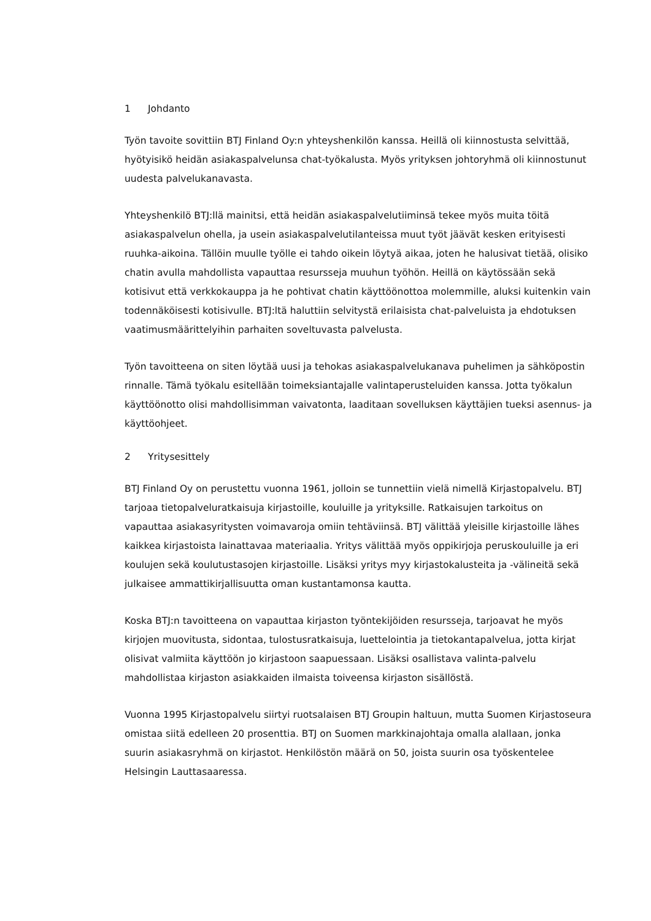1 Johdanto
Työn tavoite sovittiin BTJ Finland Oy:n yhteyshenkilön kanssa. Heillä oli kiinnostusta selvittää, hyötyisikö heidän asiakaspalvelunsa chat-työkalusta. Myös yrityksen johtoryhmä oli kiinnostunut uudesta palvelukanavasta.
Yhteyshenkilö BTJ:llä mainitsi, että heidän asiakaspalvelutiiminsä tekee myös muita töitä asiakaspalvelun ohella, ja usein asiakaspalvelutilanteissa muut työt jäävät kesken erityisesti ruuhka-aikoina. Tällöin muulle työlle ei tahdo oikein löytyä aikaa, joten he halusivat tietää, olisiko chatin avulla mahdollista vapauttaa resursseja muuhun työhön. Heillä on käytössään sekä kotisivut että verkkokauppa ja he pohtivat chatin käyttöönottoa molemmille, aluksi kuitenkin vain todennäköisesti kotisivulle. BTJ:ltä haluttiin selvitystä erilaisista chat-palveluista ja ehdotuksen vaatimusmäärittelyihin parhaiten soveltuvasta palvelusta.
Työn tavoitteena on siten löytää uusi ja tehokas asiakaspalvelukanava puhelimen ja sähköpostin rinnalle. Tämä työkalu esitellään toimeksiantajalle valintaperusteluiden kanssa. Jotta työkalun käyttöönotto olisi mahdollisimman vaivatonta, laaditaan sovelluksen käyttäjien tueksi asennus- ja käyttöohjeet.
2 Yritysesittely
BTJ Finland Oy on perustettu vuonna 1961, jolloin se tunnettiin vielä nimellä Kirjastopalvelu. BTJ tarjoaa tietopalveluratkaisuja kirjastoille, kouluille ja yrityksille. Ratkaisujen tarkoitus on vapauttaa asiakasyritysten voimavaroja omiin tehtäviinsä. BTJ välittää yleisille kirjastoille lähes kaikkea kirjastoista lainattavaa materiaalia. Yritys välittää myös oppikirjoja peruskouluille ja eri koulujen sekä koulutustasojen kirjastoille. Lisäksi yritys myy kirjastokalusteita ja -välineitä sekä julkaisee ammattikirjallisuutta oman kustantamonsa kautta.
Koska BTJ:n tavoitteena on vapauttaa kirjaston työntekijöiden resursseja, tarjoavat he myös kirjojen muovitusta, sidontaa, tulostusratkaisuja, luettelointia ja tietokantapalvelua, jotta kirjat olisivat valmiita käyttöön jo kirjastoon saapuessaan. Lisäksi osallistava valinta-palvelu mahdollistaa kirjaston asiakkaiden ilmaista toiveensa kirjaston sisällöstä.
Vuonna 1995 Kirjastopalvelu siirtyi ruotsalaisen BTJ Groupin haltuun, mutta Suomen Kirjastoseura omistaa siitä edelleen 20 prosenttia. BTJ on Suomen markkinajohtaja omalla alallaan, jonka suurin asiakasryhmä on kirjastot. Henkilöstön määrä on 50, joista suurin osa työskentelee Helsingin Lauttasaaressa.